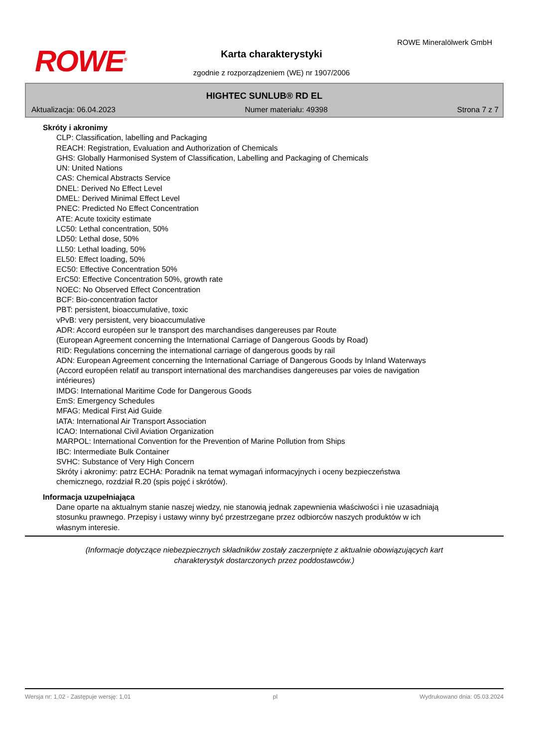ROWE<sup>®</sup>
ROWE Mineralölwerk GmbH
Karta charakterystyki
zgodnie z rozporządzeniem (WE) nr 1907/2006
HIGHTEC SUNLUB® RD EL
Aktualizacja: 06.04.2023 Numer materiału: 49398 Strona 7 z 7
Skróty i akronimy
CLP: Classification, labelling and Packaging
REACH: Registration, Evaluation and Authorization of Chemicals
GHS: Globally Harmonised System of Classification, Labelling and Packaging of Chemicals
UN: United Nations
CAS: Chemical Abstracts Service
DNEL: Derived No Effect Level
DMEL: Derived Minimal Effect Level
PNEC: Predicted No Effect Concentration
ATE: Acute toxicity estimate
LC50: Lethal concentration, 50%
LD50: Lethal dose, 50%
LL50: Lethal loading, 50%
EL50: Effect loading, 50%
EC50: Effective Concentration 50%
ErC50: Effective Concentration 50%, growth rate
NOEC: No Observed Effect Concentration
BCF: Bio-concentration factor
PBT: persistent, bioaccumulative, toxic
vPvB: very persistent, very bioaccumulative
ADR: Accord européen sur le transport des marchandises dangereuses par Route
(European Agreement concerning the International Carriage of Dangerous Goods by Road)
RID: Regulations concerning the international carriage of dangerous goods by rail
ADN: European Agreement concerning the International Carriage of Dangerous Goods by Inland Waterways (Accord européen relatif au transport international des marchandises dangereuses par voies de navigation intérieures)
IMDG: International Maritime Code for Dangerous Goods
EmS: Emergency Schedules
MFAG: Medical First Aid Guide
IATA: International Air Transport Association
ICAO: International Civil Aviation Organization
MARPOL: International Convention for the Prevention of Marine Pollution from Ships
IBC: Intermediate Bulk Container
SVHC: Substance of Very High Concern
Skróty i akronimy: patrz ECHA: Poradnik na temat wymagań informacyjnych i oceny bezpieczeństwa chemicznego, rozdział R.20 (spis pojęć i skrótów).
Informacja uzupełniająca
Dane oparte na aktualnym stanie naszej wiedzy, nie stanowią jednak zapewnienia właściwości i nie uzasadniają stosunku prawnego. Przepisy i ustawy winny być przestrzegane przez odbiorców naszych produktów w ich własnym interesie.
(Informacje dotyczące niebezpiecznych składników zostały zaczerpnięte z aktualnie obowiązujących kart
charakterystyk dostarczonych przez poddostawców.)
Wersja nr: 1,02 - Zastępuje wersję: 1,01 pl Wydrukowano dnia: 05.03.2024